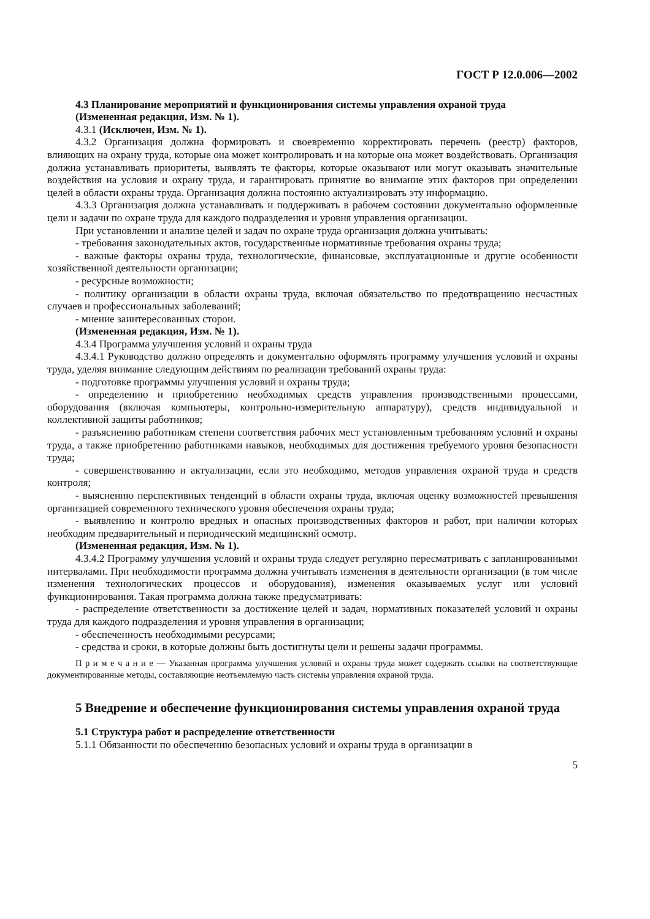ГОСТ Р 12.0.006—2002
4.3 Планирование мероприятий и функционирования системы управления охраной труда
(Измененная редакция, Изм. № 1).
4.3.1 (Исключен, Изм. № 1).
4.3.2 Организация должна формировать и своевременно корректировать перечень (реестр) факторов, влияющих на охрану труда, которые она может контролировать и на которые она может воздействовать. Организация должна устанавливать приоритеты, выявлять те факторы, которые оказывают или могут оказывать значительные воздействия на условия и охрану труда, и гарантировать принятие во внимание этих факторов при определении целей в области охраны труда. Организация должна постоянно актуализировать эту информацию.
4.3.3 Организация должна устанавливать и поддерживать в рабочем состоянии документально оформленные цели и задачи по охране труда для каждого подразделения и уровня управления организации.
При установлении и анализе целей и задач по охране труда организация должна учитывать:
- требования законодательных актов, государственные нормативные требования охраны труда;
- важные факторы охраны труда, технологические, финансовые, эксплуатационные и другие особенности хозяйственной деятельности организации;
- ресурсные возможности;
- политику организации в области охраны труда, включая обязательство по предотвращению несчастных случаев и профессиональных заболеваний;
- мнение заинтересованных сторон.
(Измененная редакция, Изм. № 1).
4.3.4 Программа улучшения условий и охраны труда
4.3.4.1 Руководство должно определять и документально оформлять программу улучшения условий и охраны труда, уделяя внимание следующим действиям по реализации требований охраны труда:
- подготовке программы улучшения условий и охраны труда;
- определению и приобретению необходимых средств управления производственными процессами, оборудования (включая компьютеры, контрольно-измерительную аппаратуру), средств индивидуальной и коллективной защиты работников;
- разъяснению работникам степени соответствия рабочих мест установленным требованиям условий и охраны труда, а также приобретению работниками навыков, необходимых для достижения требуемого уровня безопасности труда;
- совершенствованию и актуализации, если это необходимо, методов управления охраной труда и средств контроля;
- выяснению перспективных тенденций в области охраны труда, включая оценку возможностей превышения организацией современного технического уровня обеспечения охраны труда;
- выявлению и контролю вредных и опасных производственных факторов и работ, при наличии которых необходим предварительный и периодический медицинский осмотр.
(Измененная редакция, Изм. № 1).
4.3.4.2 Программу улучшения условий и охраны труда следует регулярно пересматривать с запланированными интервалами. При необходимости программа должна учитывать изменения в деятельности организации (в том числе изменения технологических процессов и оборудования), изменения оказываемых услуг или условий функционирования. Такая программа должна также предусматривать:
- распределение ответственности за достижение целей и задач, нормативных показателей условий и охраны труда для каждого подразделения и уровня управления в организации;
- обеспеченность необходимыми ресурсами;
- средства и сроки, в которые должны быть достигнуты цели и решены задачи программы.
П р и м е ч а н и е — Указанная программа улучшения условий и охраны труда может содержать ссылки на соответствующие документированные методы, составляющие неотъемлемую часть системы управления охраной труда.
5 Внедрение и обеспечение функционирования системы управления охраной труда
5.1 Структура работ и распределение ответственности
5.1.1 Обязанности по обеспечению безопасных условий и охраны труда в организации в
5